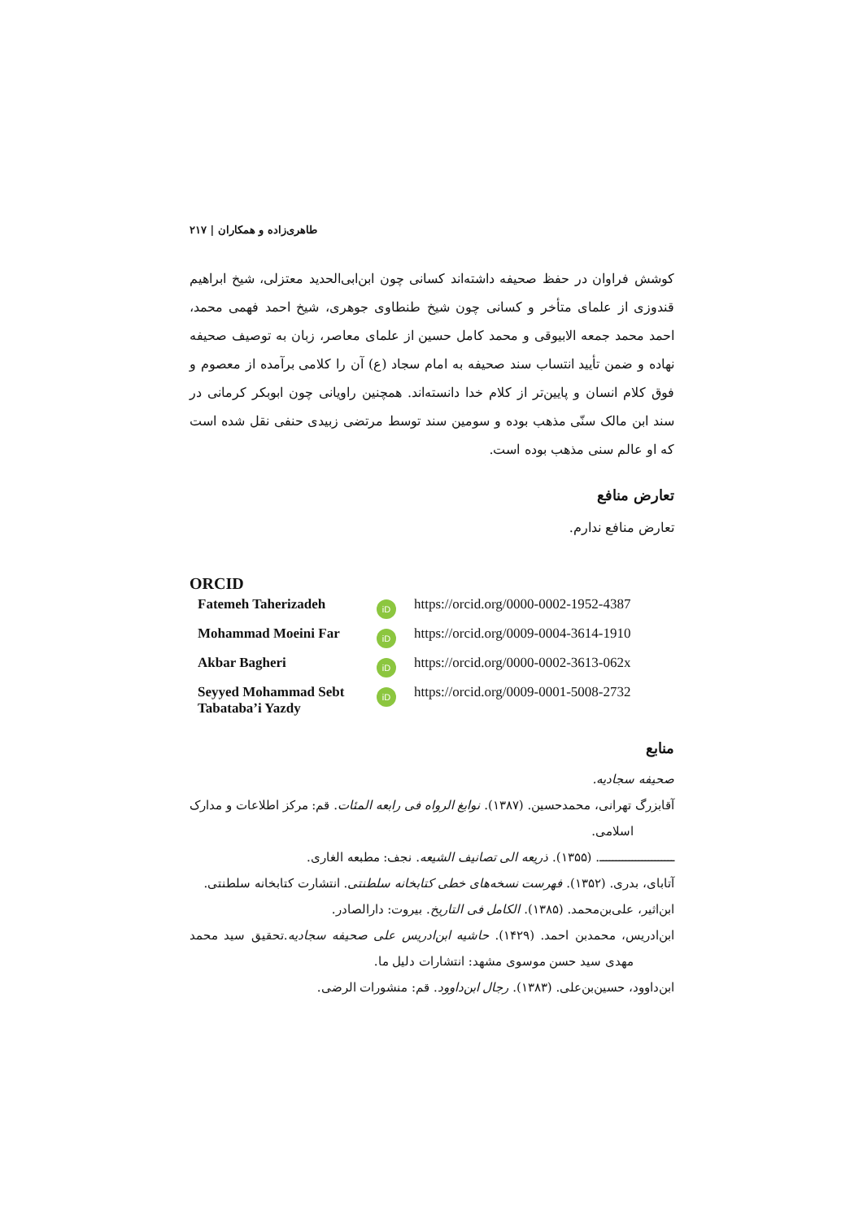طاهری‌زاده و همکاران | ۲۱۷
کوشش فراوان در حفظ صحیفه داشته‌اند کسانی چون ابن‌ابی‌الحدید معتزلی، شیخ ابراهیم قندوزی از علمای متأخر و کسانی چون شیخ طنطاوی جوهری، شیخ احمد فهمی محمد، احمد محمد جمعه الابیوقی و محمد کامل حسین از علمای معاصر، زبان به توصیف صحیفه نهاده و ضمن تأیید انتساب سند صحیفه به امام سجاد (ع) آن را کلامی برآمده از معصوم و فوق کلام انسان و پایین‌تر از کلام خدا دانسته‌اند. همچنین راویانی چون ابوبکر کرمانی در سند ابن مالک سنّی مذهب بوده و سومین سند توسط مرتضی زبیدی حنفی نقل شده است که او عالم سنی مذهب بوده است.
تعارض منافع
تعارض منافع ندارم.
ORCID
Fatemeh Taherizadeh
iD
https://orcid.org/0000-0002-1952-4387
Mohammad Moeini Far
iD
https://orcid.org/0009-0004-3614-1910
Akbar Bagheri
iD
https://orcid.org/0000-0002-3613-062x
Seyyed Mohammad Sebt Tabataba’i Yazdy
iD
https://orcid.org/0009-0001-5008-2732
منابع
صحیفه سجادیه.
آقابزرگ تهرانی، محمدحسین. (۱۳۸۷). نوابغ الرواه فی رابعه المئات. قم: مرکز اطلاعات و مدارک اسلامی.
ـــــــــــــــــــــــ. (۱۳۵۵). ذریعه الی تصانیف الشیعه. نجف: مطبعه الغاری.
آتابای، بدری. (۱۳۵۲). فهرست نسخه‌های خطی کتابخانه سلطنتی. انتشارت کتابخانه سلطنتی.
ابن‌اثیر، علی‌بن‌محمد. (۱۳۸۵). الکامل فی التاریخ. بیروت: دارالصادر.
ابن‌ادریس، محمدبن احمد. (۱۴۲۹). حاشیه ابن‌ادریس علی صحیفه سجادیه.تحقیق سید محمد مهدی سید حسن موسوی مشهد: انتشارات دلیل ما.
ابن‌داوود، حسین‌بن‌علی. (۱۳۸۳). رجال ابن‌داوود. قم: منشورات الرضی.